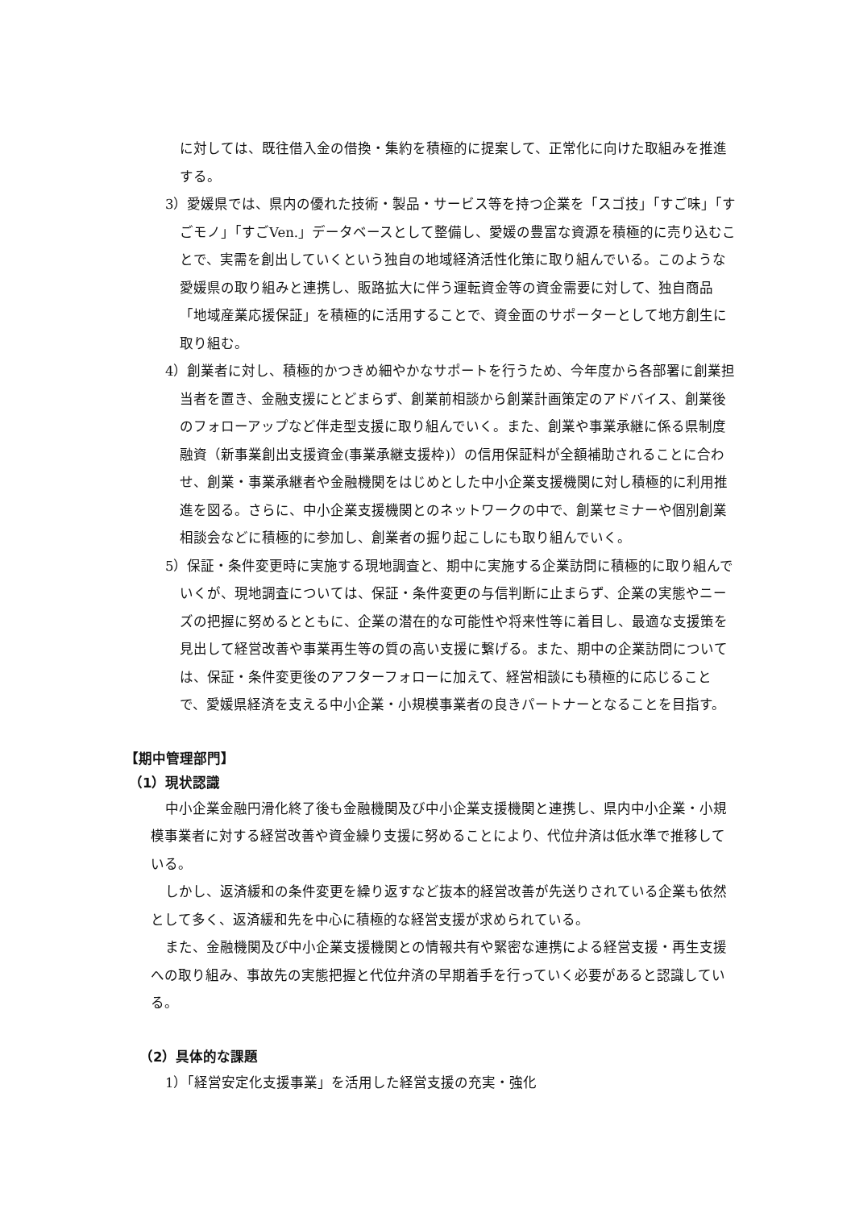に対しては、既往借入金の借換・集約を積極的に提案して、正常化に向けた取組みを推進する。
3）愛媛県では、県内の優れた技術・製品・サービス等を持つ企業を「スゴ技」「すご味」「すごモノ」「すごVen.」データベースとして整備し、愛媛の豊富な資源を積極的に売り込むことで、実需を創出していくという独自の地域経済活性化策に取り組んでいる。このような愛媛県の取り組みと連携し、販路拡大に伴う運転資金等の資金需要に対して、独自商品「地域産業応援保証」を積極的に活用することで、資金面のサポーターとして地方創生に取り組む。
4）創業者に対し、積極的かつきめ細やかなサポートを行うため、今年度から各部署に創業担当者を置き、金融支援にとどまらず、創業前相談から創業計画策定のアドバイス、創業後のフォローアップなど伴走型支援に取り組んでいく。また、創業や事業承継に係る県制度融資（新事業創出支援資金(事業承継支援枠)）の信用保証料が全額補助されることに合わせ、創業・事業承継者や金融機関をはじめとした中小企業支援機関に対し積極的に利用推進を図る。さらに、中小企業支援機関とのネットワークの中で、創業セミナーや個別創業相談会などに積極的に参加し、創業者の掘り起こしにも取り組んでいく。
5）保証・条件変更時に実施する現地調査と、期中に実施する企業訪問に積極的に取り組んでいくが、現地調査については、保証・条件変更の与信判断に止まらず、企業の実態やニーズの把握に努めるとともに、企業の潜在的な可能性や将来性等に着目し、最適な支援策を見出して経営改善や事業再生等の質の高い支援に繋げる。また、期中の企業訪問については、保証・条件変更後のアフターフォローに加えて、経営相談にも積極的に応じることで、愛媛県経済を支える中小企業・小規模事業者の良きパートナーとなることを目指す。
【期中管理部門】
（1）現状認識
中小企業金融円滑化終了後も金融機関及び中小企業支援機関と連携し、県内中小企業・小規模事業者に対する経営改善や資金繰り支援に努めることにより、代位弁済は低水準で推移している。
しかし、返済緩和の条件変更を繰り返すなど抜本的経営改善が先送りされている企業も依然として多く、返済緩和先を中心に積極的な経営支援が求められている。
また、金融機関及び中小企業支援機関との情報共有や緊密な連携による経営支援・再生支援への取り組み、事故先の実態把握と代位弁済の早期着手を行っていく必要があると認識している。
（2）具体的な課題
1）「経営安定化支援事業」を活用した経営支援の充実・強化